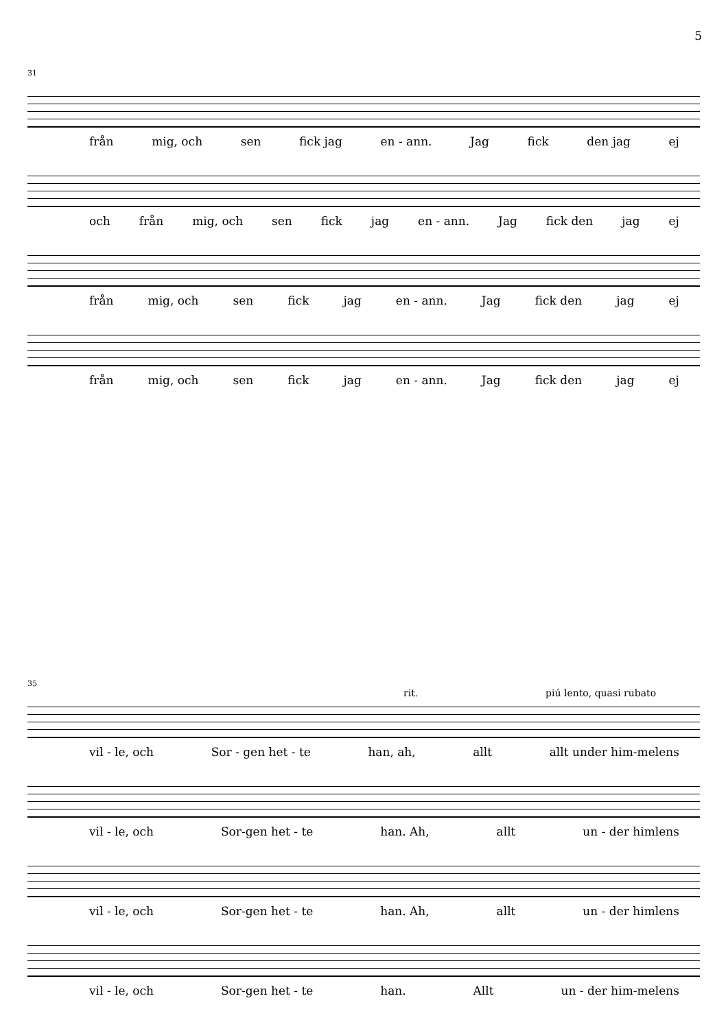5
31
från mig, och sen fick jag en - ann. Jag fick den jag ej
och från mig, och sen fick jag en - ann. Jag fick den jag ej
från mig, och sen fick jag en - ann. Jag fick den jag ej
från mig, och sen fick jag en - ann. Jag fick den jag ej
35
rit. piú lento, quasi rubato
vil - le, och Sor - gen het - te han, ah, allt allt under him-melens
vil - le, och Sor-gen het - te han. Ah, allt un - der himlens
vil - le, och Sor-gen het - te han. Ah, allt un - der himlens
vil - le, och Sor-gen het - te han. Allt un - der him-melens